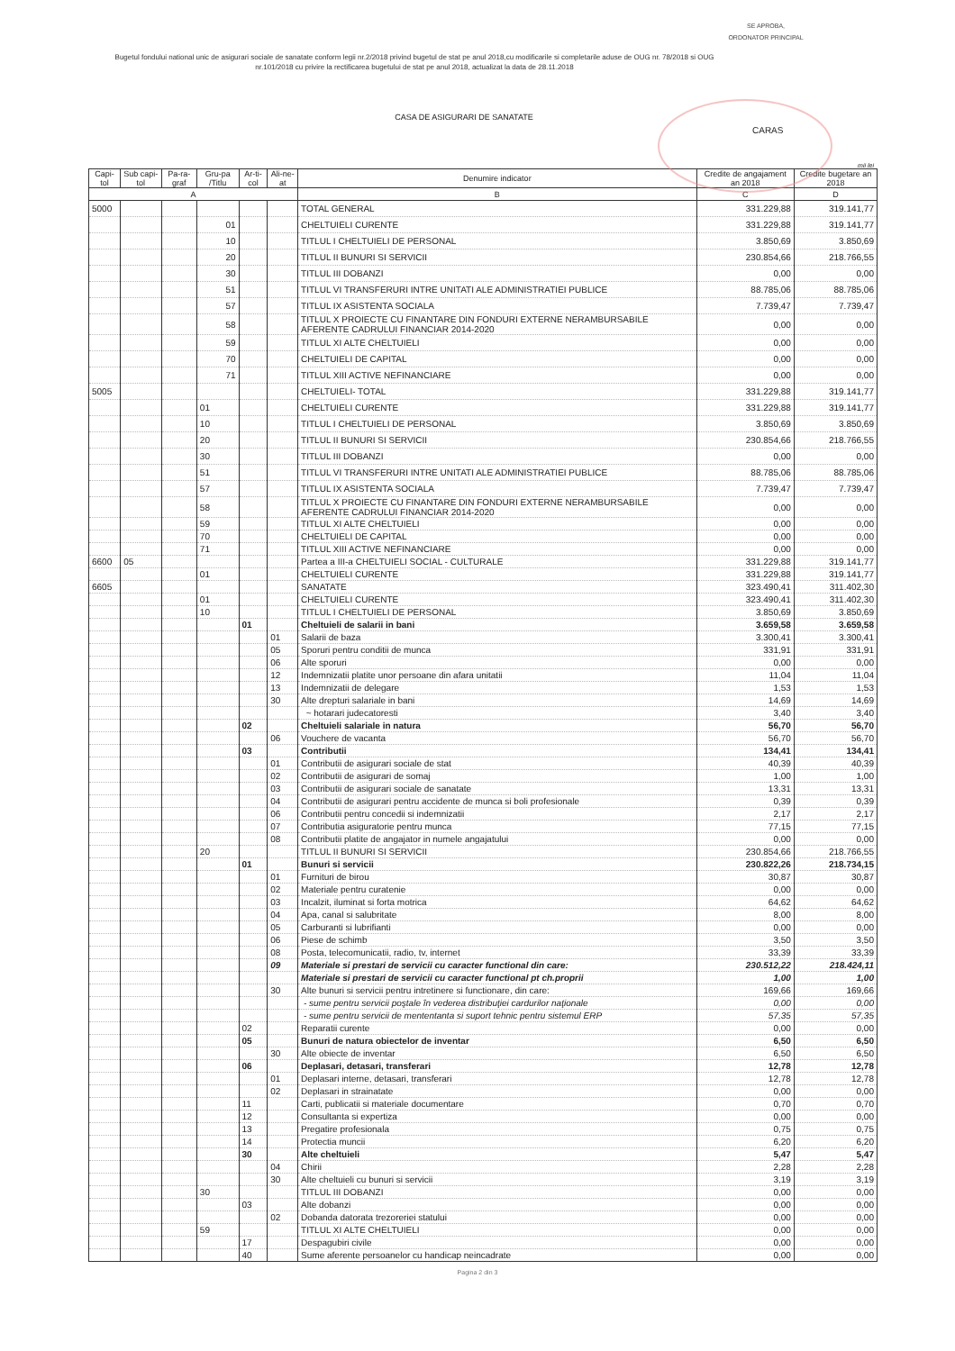SE APROBA,
ORDONATOR PRINCIPAL
Bugetul fondului national unic de asigurari sociale de sanatate conform legii nr.2/2018 privind bugetul de stat pe anul 2018,cu modificarile si completarile aduse de OUG nr. 78/2018 si OUG nr.101/2018 cu privire la rectificarea bugetului de stat pe anul 2018, actualizat la data de 28.11.2018
CASA DE ASIGURARI DE SANATATE
CARAS
mii lei
| Capi-tol | Sub capi-tol | Pa-ra-graf | Gru-pa /Titlu | Ar-ti-col | Ali-ne-at | Denumire indicator | Credite de angajament an 2018 | Credite bugetare an 2018 |
| --- | --- | --- | --- | --- | --- | --- | --- | --- |
| A | | | | | | B | C | D |
| 5000 | | | | | | TOTAL GENERAL | 331.229,88 | 319.141,77 |
| | | | 01 | | | CHELTUIELI CURENTE | 331.229,88 | 319.141,77 |
| | | | 10 | | | TITLUL I CHELTUIELI DE PERSONAL | 3.850,69 | 3.850,69 |
| | | | 20 | | | TITLUL II BUNURI SI SERVICII | 230.854,66 | 218.766,55 |
| | | | 30 | | | TITLUL III DOBANZI | 0,00 | 0,00 |
| | | | 51 | | | TITLUL VI TRANSFERURI INTRE UNITATI ALE ADMINISTRATIEI PUBLICE | 88.785,06 | 88.785,06 |
| | | | 57 | | | TITLUL IX ASISTENTA SOCIALA | 7.739,47 | 7.739,47 |
| | | | 58 | | | TITLUL X PROIECTE CU FINANTARE DIN FONDURI EXTERNE NERAMBURSABILE AFERENTE CADRULUI FINANCIAR 2014-2020 | 0,00 | 0,00 |
| | | | 59 | | | TITLUL XI ALTE CHELTUIELI | 0,00 | 0,00 |
| | | | 70 | | | CHELTUIELI DE CAPITAL | 0,00 | 0,00 |
| | | | 71 | | | TITLUL XIII ACTIVE NEFINANCIARE | 0,00 | 0,00 |
| 5005 | | | | | | CHELTUIELI- TOTAL | 331.229,88 | 319.141,77 |
| | | | 01 | | | CHELTUIELI CURENTE | 331.229,88 | 319.141,77 |
| | | | 10 | | | TITLUL I CHELTUIELI DE PERSONAL | 3.850,69 | 3.850,69 |
| | | | 20 | | | TITLUL II BUNURI SI SERVICII | 230.854,66 | 218.766,55 |
| | | | 30 | | | TITLUL III DOBANZI | 0,00 | 0,00 |
| | | | 51 | | | TITLUL VI TRANSFERURI INTRE UNITATI ALE ADMINISTRATIEI PUBLICE | 88.785,06 | 88.785,06 |
| | | | 57 | | | TITLUL IX ASISTENTA SOCIALA | 7.739,47 | 7.739,47 |
| | | | 58 | | | TITLUL X PROIECTE CU FINANTARE DIN FONDURI EXTERNE NERAMBURSABILE AFERENTE CADRULUI FINANCIAR 2014-2020 | 0,00 | 0,00 |
| | | | 59 | | | TITLUL XI ALTE CHELTUIELI | 0,00 | 0,00 |
| | | | 70 | | | CHELTUIELI DE CAPITAL | 0,00 | 0,00 |
| | | | 71 | | | TITLUL XIII ACTIVE NEFINANCIARE | 0,00 | 0,00 |
| 6600 | 05 | | | | | Partea a III-a CHELTUIELI SOCIAL - CULTURALE | 331.229,88 | 319.141,77 |
| | | | 01 | | | CHELTUIELI CURENTE | 331.229,88 | 319.141,77 |
| 6605 | | | | | | SANATATE | 323.490,41 | 311.402,30 |
| | | | 01 | | | CHELTUIELI CURENTE | 323.490,41 | 311.402,30 |
| | | | 10 | | | TITLUL I CHELTUIELI DE PERSONAL | 3.850,69 | 3.850,69 |
| | | | | 01 | | Cheltuieli de salarii in bani | 3.659,58 | 3.659,58 |
| | | | | | 01 | Salarii de baza | 3.300,41 | 3.300,41 |
| | | | | | 05 | Sporuri pentru conditii de munca | 331,91 | 331,91 |
| | | | | | 06 | Alte sporuri | 0,00 | 0,00 |
| | | | | | 12 | Indemnizatii platite unor persoane din afara unitatii | 11,04 | 11,04 |
| | | | | | 13 | Indemnizatii de delegare | 1,53 | 1,53 |
| | | | | | 30 | Alte drepturi salariale in bani | 14,69 | 14,69 |
| | | | | | | ~ hotarari judecatoresti | 3,40 | 3,40 |
| | | | | 02 | | Cheltuieli salariale in natura | 56,70 | 56,70 |
| | | | | | 06 | Vouchere de vacanta | 56,70 | 56,70 |
| | | | | 03 | | Contributii | 134,41 | 134,41 |
| | | | | | 01 | Contributii de asigurari sociale de stat | 40,39 | 40,39 |
| | | | | | 02 | Contributii de asigurari de somaj | 1,00 | 1,00 |
| | | | | | 03 | Contributii de asigurari sociale de sanatate | 13,31 | 13,31 |
| | | | | | 04 | Contributii de asigurari pentru accidente de munca si boli profesionale | 0,39 | 0,39 |
| | | | | | 06 | Contributii pentru concedii si indemnizatii | 2,17 | 2,17 |
| | | | | | 07 | Contributia asiguratorie pentru munca | 77,15 | 77,15 |
| | | | | | 08 | Contributii platite de angajator in numele angajatului | 0,00 | 0,00 |
| | | | 20 | | | TITLUL II BUNURI SI SERVICII | 230.854,66 | 218.766,55 |
| | | | | 01 | | Bunuri si servicii | 230.822,26 | 218.734,15 |
| | | | | | 01 | Furnituri de birou | 30,87 | 30,87 |
| | | | | | 02 | Materiale pentru curatenie | 0,00 | 0,00 |
| | | | | | 03 | Incalzit, iluminat si forta motrica | 64,62 | 64,62 |
| | | | | | 04 | Apa, canal si salubritate | 8,00 | 8,00 |
| | | | | | 05 | Carburanti si lubrifianti | 0,00 | 0,00 |
| | | | | | 06 | Piese de schimb | 3,50 | 3,50 |
| | | | | | 08 | Posta, telecomunicatii, radio, tv, internet | 33,39 | 33,39 |
| | | | | | 09 | Materiale si prestari de servicii cu caracter functional din care: | 230.512,22 | 218.424,11 |
| | | | | | | Materiale si prestari de servicii cu caracter functional pt ch.proprii | 1,00 | 1,00 |
| | | | | | 30 | Alte bunuri si servicii pentru intretinere si functionare, din care: | 169,66 | 169,66 |
| | | | | | | - sume pentru servicii poştale în vederea distribuţiei cardurilor naţionale | 0,00 | 0,00 |
| | | | | | | - sume pentru servicii de mententanta si suport tehnic pentru sistemul ERP | 57,35 | 57,35 |
| | | | | 02 | | Reparatii curente | 0,00 | 0,00 |
| | | | | 05 | | Bunuri de natura obiectelor de inventar | 6,50 | 6,50 |
| | | | | | 30 | Alte obiecte de inventar | 6,50 | 6,50 |
| | | | | 06 | | Deplasari, detasari, transferari | 12,78 | 12,78 |
| | | | | | 01 | Deplasari interne, detasari, transferari | 12,78 | 12,78 |
| | | | | | 02 | Deplasari in strainatate | 0,00 | 0,00 |
| | | | | 11 | | Carti, publicatii si materiale documentare | 0,70 | 0,70 |
| | | | | 12 | | Consultanta si expertiza | 0,00 | 0,00 |
| | | | | 13 | | Pregatire profesionala | 0,75 | 0,75 |
| | | | | 14 | | Protectia muncii | 6,20 | 6,20 |
| | | | | 30 | | Alte cheltuieli | 5,47 | 5,47 |
| | | | | | 04 | Chirii | 2,28 | 2,28 |
| | | | | | 30 | Alte cheltuieli cu bunuri si servicii | 3,19 | 3,19 |
| | | | 30 | | | TITLUL III DOBANZI | 0,00 | 0,00 |
| | | | | 03 | | Alte dobanzi | 0,00 | 0,00 |
| | | | | | 02 | Dobanda datorata trezoreriei statului | 0,00 | 0,00 |
| | | | 59 | | | TITLUL XI ALTE CHELTUIELI | 0,00 | 0,00 |
| | | | | 17 | | Despagubiri civile | 0,00 | 0,00 |
| | | | | 40 | | Sume aferente persoanelor cu handicap neincadrate | 0,00 | 0,00 |
Pagina 2 din 3